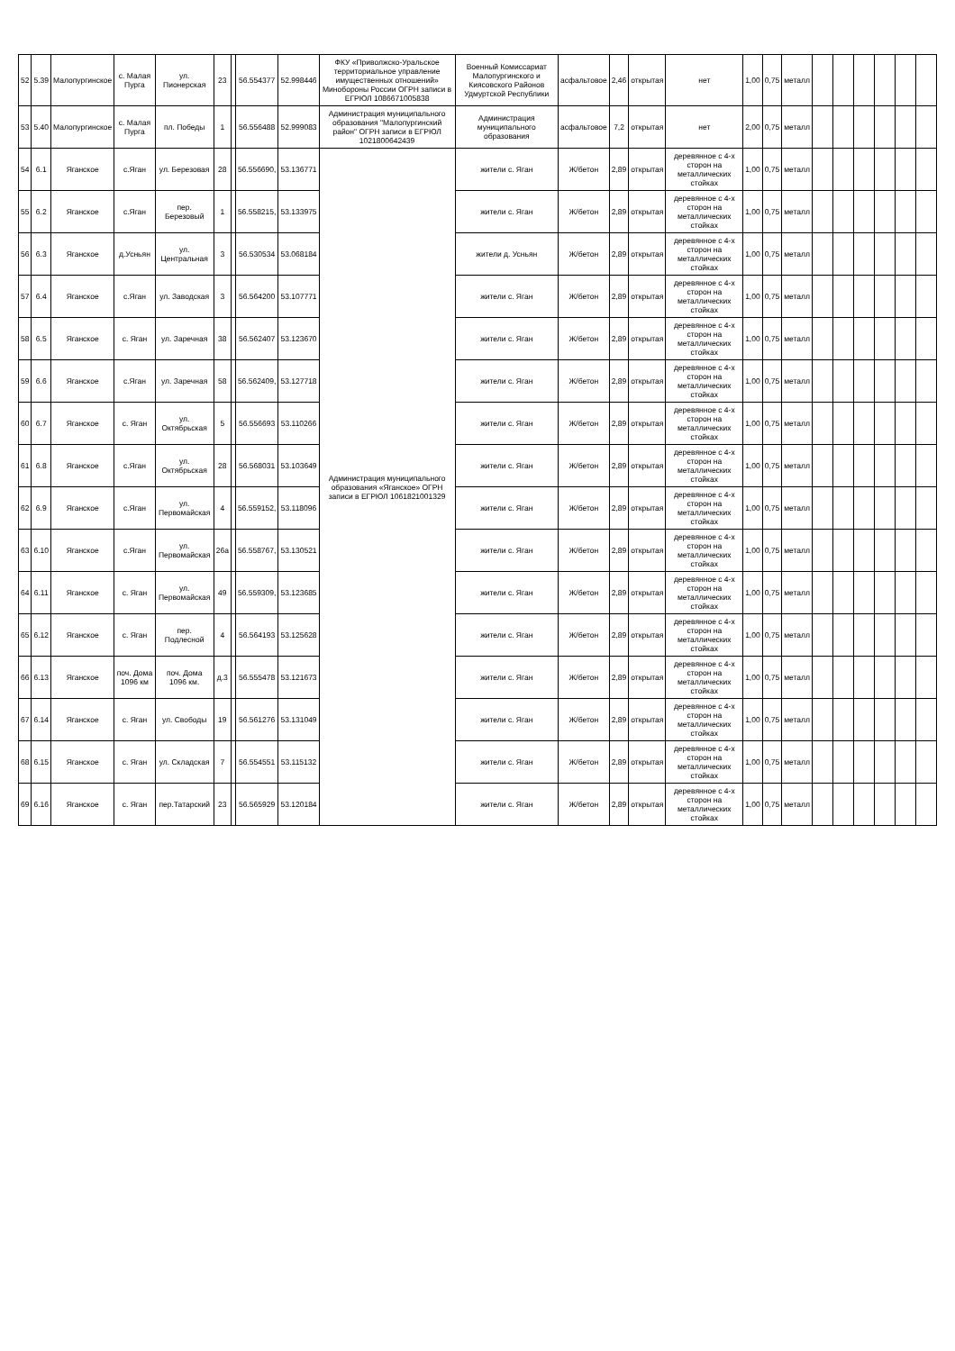| 52 | 5.39 | Малопургинское | с. Малая Пурга | ул. Пионерская | 23 | | 56.554377 | 52.998446 | ФКУ «Приволжско-Уральское территориальное управление имущественных отношений» Минобороны России ОГРН записи в ЕГРЮЛ 1086671005838 | Военный Комиссариат Малопургинского и Киясовского Районов Удмуртской Республики | асфальтовое | 2,46 | открытая | нет | 1,00 | 0,75 | металл | | | | | | |
| 53 | 5.40 | Малопургинское | с. Малая Пурга | пл. Победы | 1 | | 56.556488 | 52.999083 | Администрация муниципального образования "Малопургинский район" ОГРН записи в ЕГРЮЛ 1021800642439 | Администрация муниципального образования | асфальтовое | 7,2 | открытая | нет | 2,00 | 0,75 | металл | | | | | | |
| 54 | 6.1 | Яганское | с.Яган | ул. Березовая | 28 | | 56.556690, | 53.136771 | Администрация муниципального образования «Яганское» ОГРН записи в ЕГРЮЛ 1061821001329 | жители с. Яган | Ж/бетон | 2,89 | открытая | деревянное с 4-х сторон на металлических стойках | 1,00 | 0,75 | металл | | | | | | |
| 55 | 6.2 | Яганское | с.Яган | пер. Березовый | 1 | | 56.558215, | 53.133975 | | жители с. Яган | Ж/бетон | 2,89 | открытая | деревянное с 4-х сторон на металлических стойках | 1,00 | 0,75 | металл | | | | | | |
| 56 | 6.3 | Яганское | д.Усньян | ул. Центральная | 3 | | 56.530534 | 53.068184 | | жители д. Усньян | Ж/бетон | 2,89 | открытая | деревянное с 4-х сторон на металлических стойках | 1,00 | 0,75 | металл | | | | | | |
| 57 | 6.4 | Яганское | с.Яган | ул. Заводская | 3 | | 56.564200 | 53.107771 | | жители с. Яган | Ж/бетон | 2,89 | открытая | деревянное с 4-х сторон на металлических стойках | 1,00 | 0,75 | металл | | | | | | |
| 58 | 6.5 | Яганское | с. Яган | ул. Заречная | 38 | | 56.562407 | 53.123670 | | жители с. Яган | Ж/бетон | 2,89 | открытая | деревянное с 4-х сторон на металлических стойках | 1,00 | 0,75 | металл | | | | | | |
| 59 | 6.6 | Яганское | с.Яган | ул. Заречная | 58 | | 56.562409, | 53.127718 | | жители с. Яган | Ж/бетон | 2,89 | открытая | деревянное с 4-х сторон на металлических стойках | 1,00 | 0,75 | металл | | | | | | |
| 60 | 6.7 | Яганское | с. Яган | ул. Октябрьская | 5 | | 56.556693 | 53.110266 | | жители с. Яган | Ж/бетон | 2,89 | открытая | деревянное с 4-х сторон на металлических стойках | 1,00 | 0,75 | металл | | | | | | |
| 61 | 6.8 | Яганское | с.Яган | ул. Октябрьская | 28 | | 56.568031 | 53.103649 | | жители с. Яган | Ж/бетон | 2,89 | открытая | деревянное с 4-х сторон на металлических стойках | 1,00 | 0,75 | металл | | | | | | |
| 62 | 6.9 | Яганское | с.Яган | ул. Первомайская | 4 | | 56.559152, | 53.118096 | | жители с. Яган | Ж/бетон | 2,89 | открытая | деревянное с 4-х сторон на металлических стойках | 1,00 | 0,75 | металл | | | | | | |
| 63 | 6.10 | Яганское | с.Яган | ул. Первомайская | 26а | | 56.558767, | 53.130521 | | жители с. Яган | Ж/бетон | 2,89 | открытая | деревянное с 4-х сторон на металлических стойках | 1,00 | 0,75 | металл | | | | | | |
| 64 | 6.11 | Яганское | с. Яган | ул. Первомайская | 49 | | 56.559309, | 53.123685 | | жители с. Яган | Ж/бетон | 2,89 | открытая | деревянное с 4-х сторон на металлических стойках | 1,00 | 0,75 | металл | | | | | | |
| 65 | 6.12 | Яганское | с. Яган | пер. Подлесной | 4 | | 56.564193 | 53.125628 | | жители с. Яган | Ж/бетон | 2,89 | открытая | деревянное с 4-х сторон на металлических стойках | 1,00 | 0,75 | металл | | | | | | |
| 66 | 6.13 | Яганское | поч. Дома 1096 км | поч. Дома 1096 км. | д.3 | | 56.555478 | 53.121673 | | жители с. Яган | Ж/бетон | 2,89 | открытая | деревянное с 4-х сторон на металлических стойках | 1,00 | 0,75 | металл | | | | | | |
| 67 | 6.14 | Яганское | с. Яган | ул. Свободы | 19 | | 56.561276 | 53.131049 | | жители с. Яган | Ж/бетон | 2,89 | открытая | деревянное с 4-х сторон на металлических стойках | 1,00 | 0,75 | металл | | | | | | |
| 68 | 6.15 | Яганское | с. Яган | ул. Складская | 7 | | 56.554551 | 53.115132 | | жители с. Яган | Ж/бетон | 2,89 | открытая | деревянное с 4-х сторон на металлических стойках | 1,00 | 0,75 | металл | | | | | | |
| 69 | 6.16 | Яганское | с. Яган | пер.Татарский | 23 | | 56.565929 | 53.120184 | | жители с. Яган | Ж/бетон | 2,89 | открытая | деревянное с 4-х сторон на металлических стойках | 1,00 | 0,75 | металл | | | | | | |